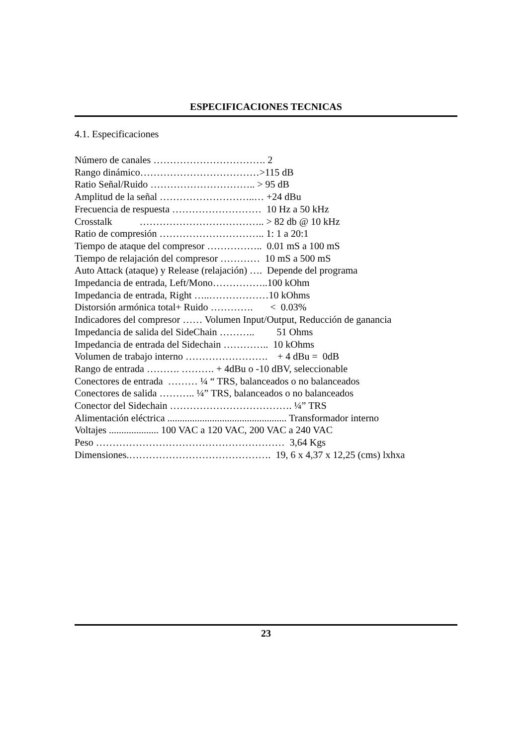ESPECIFICACIONES TECNICAS
4.1. Especificaciones
Número de canales ……………………………. 2 Rango dinámico………………………………>115 dB Ratio Señal/Ruido ………………………….. > 95 dB Amplitud de la señal ………………………..… +24 dBu Frecuencia de respuesta ……………………… 10 Hz a 50 kHz Crosstalk ……………………………….. > 82 db @ 10 kHz Ratio de compresión ………………………….. 1: 1 a 20:1 Tiempo de ataque del compresor …………….. 0.01 mS a 100 mS Tiempo de relajación del compresor ………… 10 mS a 500 mS Auto Attack (ataque) y Release (relajación) …. Depende del programa Impedancia de entrada, Left/Mono……………..100 kOhm Impedancia de entrada, Right …..………………10 kOhms Distorsión armónica total+ Ruido …………. < 0.03% Indicadores del compresor …… Volumen Input/Output, Reducción de ganancia Impedancia de salida del SideChain ……….. 51 Ohms Impedancia de entrada del Sidechain ………….. 10 kOhms Volumen de trabajo interno ……………………. + 4 dBu = 0dB Rango de entrada ………. ………. + 4dBu o -10 dBV, seleccionable Conectores de entrada ……… ¼ “ TRS, balanceados o no balanceados Conectores de salida ……….. ¼” TRS, balanceados o no balanceados Conector del Sidechain ………………………………. ¼” TRS Alimentación eléctrica ................................................ Transformador interno Voltajes .................... 100 VAC a 120 VAC, 200 VAC a 240 VAC Peso ………………………………………………… 3,64 Kgs Dimensiones.……………………………………. 19, 6 x 4,37 x 12,25 (cms) lxhxa
23